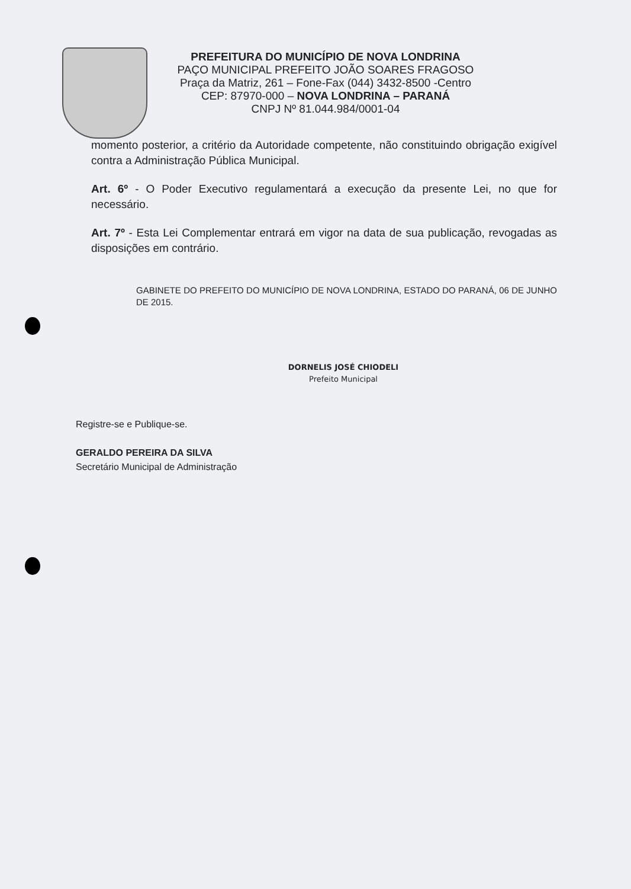PREFEITURA DO MUNICÍPIO DE NOVA LONDRINA
PAÇO MUNICIPAL PREFEITO JOÃO SOARES FRAGOSO
Praça da Matriz, 261 – Fone-Fax (044) 3432-8500 -Centro
CEP: 87970-000 – NOVA LONDRINA – PARANÁ
CNPJ Nº 81.044.984/0001-04
momento posterior, a critério da Autoridade competente, não constituindo obrigação exigível contra a Administração Pública Municipal.
Art. 6º - O Poder Executivo regulamentará a execução da presente Lei, no que for necessário.
Art. 7º - Esta Lei Complementar entrará em vigor na data de sua publicação, revogadas as disposições em contrário.
GABINETE DO PREFEITO DO MUNICÍPIO DE NOVA LONDRINA, ESTADO DO PARANÁ, 06 DE JUNHO DE 2015.
DORNELIS JOSÉ CHIODELI
Prefeito Municipal
Registre-se e Publique-se.
GERALDO PEREIRA DA SILVA
Secretário Municipal de Administração